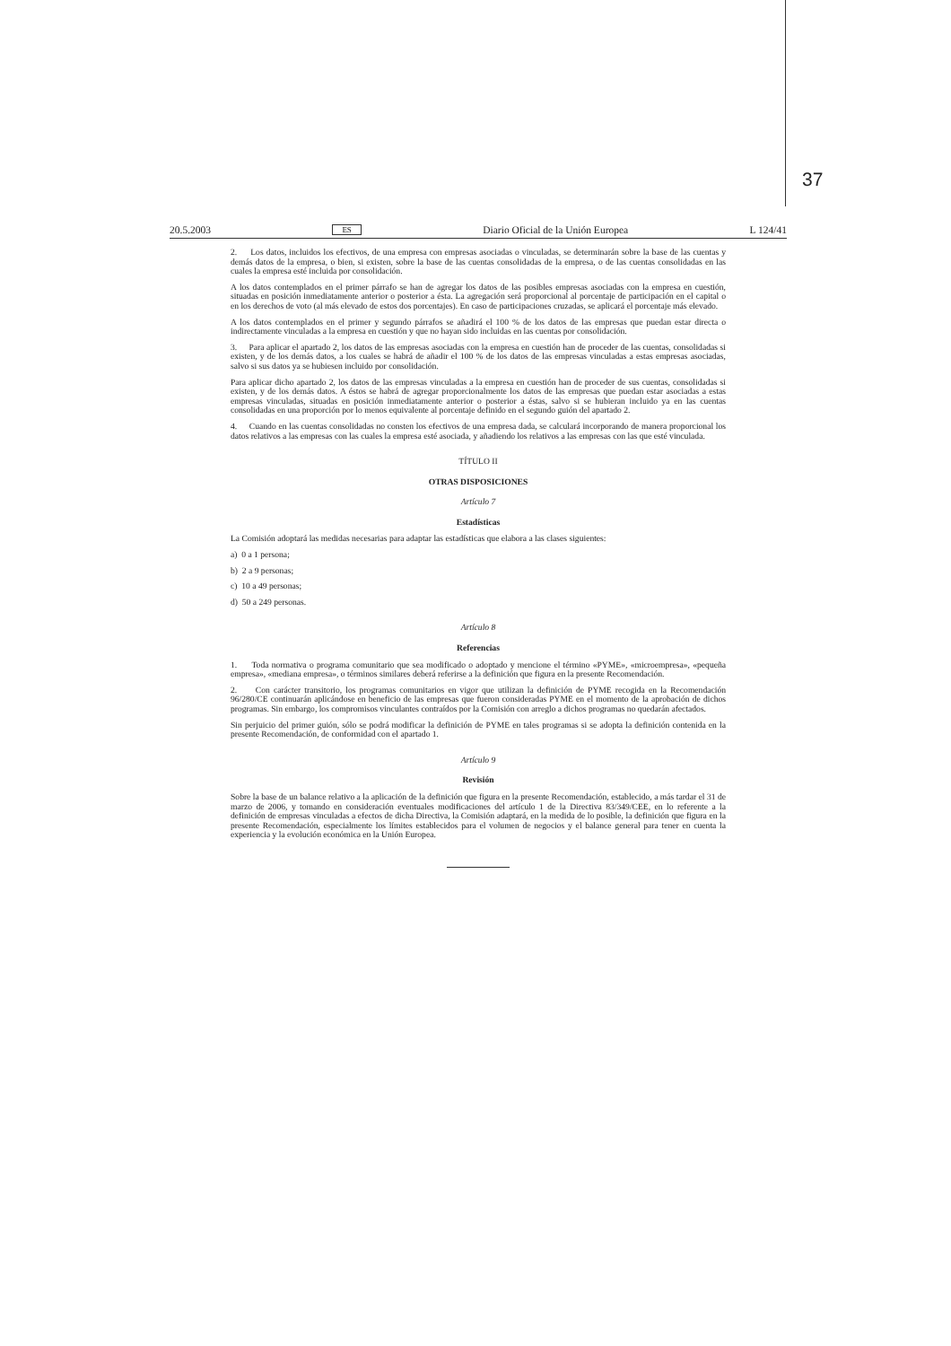37
20.5.2003 ES Diario Oficial de la Unión Europea L 124/41
2. Los datos, incluidos los efectivos, de una empresa con empresas asociadas o vinculadas, se determinarán sobre la base de las cuentas y demás datos de la empresa, o bien, si existen, sobre la base de las cuentas consolidadas de la empresa, o de las cuentas consolidadas en las cuales la empresa esté incluida por consolidación.
A los datos contemplados en el primer párrafo se han de agregar los datos de las posibles empresas asociadas con la empresa en cuestión, situadas en posición inmediatamente anterior o posterior a ésta. La agregación será proporcional al porcentaje de participación en el capital o en los derechos de voto (al más elevado de estos dos porcentajes). En caso de participaciones cruzadas, se aplicará el porcentaje más elevado.
A los datos contemplados en el primer y segundo párrafos se añadirá el 100 % de los datos de las empresas que puedan estar directa o indirectamente vinculadas a la empresa en cuestión y que no hayan sido incluidas en las cuentas por consolidación.
3. Para aplicar el apartado 2, los datos de las empresas asociadas con la empresa en cuestión han de proceder de las cuentas, consolidadas si existen, y de los demás datos, a los cuales se habrá de añadir el 100 % de los datos de las empresas vinculadas a estas empresas asociadas, salvo si sus datos ya se hubiesen incluido por consolidación.
Para aplicar dicho apartado 2, los datos de las empresas vinculadas a la empresa en cuestión han de proceder de sus cuentas, consolidadas si existen, y de los demás datos. A éstos se habrá de agregar proporcionalmente los datos de las empresas que puedan estar asociadas a estas empresas vinculadas, situadas en posición inmediatamente anterior o posterior a éstas, salvo si se hubieran incluido ya en las cuentas consolidadas en una proporción por lo menos equivalente al porcentaje definido en el segundo guión del apartado 2.
4. Cuando en las cuentas consolidadas no consten los efectivos de una empresa dada, se calculará incorporando de manera proporcional los datos relativos a las empresas con las cuales la empresa esté asociada, y añadiendo los relativos a las empresas con las que esté vinculada.
TÍTULO II
OTRAS DISPOSICIONES
Artículo 7
Estadísticas
La Comisión adoptará las medidas necesarias para adaptar las estadísticas que elabora a las clases siguientes:
a) 0 a 1 persona;
b) 2 a 9 personas;
c) 10 a 49 personas;
d) 50 a 249 personas.
Artículo 8
Referencias
1. Toda normativa o programa comunitario que sea modificado o adoptado y mencione el término «PYME», «microempresa», «pequeña empresa», «mediana empresa», o términos similares deberá referirse a la definición que figura en la presente Recomendación.
2. Con carácter transitorio, los programas comunitarios en vigor que utilizan la definición de PYME recogida en la Recomendación 96/280/CE continuarán aplicándose en beneficio de las empresas que fueron consideradas PYME en el momento de la aprobación de dichos programas. Sin embargo, los compromisos vinculantes contraídos por la Comisión con arreglo a dichos programas no quedarán afectados.
Sin perjuicio del primer guión, sólo se podrá modificar la definición de PYME en tales programas si se adopta la definición contenida en la presente Recomendación, de conformidad con el apartado 1.
Artículo 9
Revisión
Sobre la base de un balance relativo a la aplicación de la definición que figura en la presente Recomendación, establecido, a más tardar el 31 de marzo de 2006, y tomando en consideración eventuales modificaciones del artículo 1 de la Directiva 83/349/CEE, en lo referente a la definición de empresas vinculadas a efectos de dicha Directiva, la Comisión adaptará, en la medida de lo posible, la definición que figura en la presente Recomendación, especialmente los límites establecidos para el volumen de negocios y el balance general para tener en cuenta la experiencia y la evolución económica en la Unión Europea.